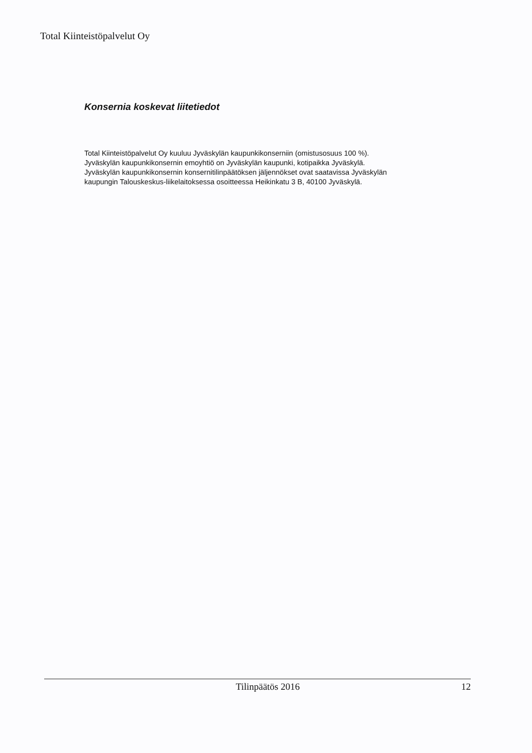Total Kiinteistöpalvelut Oy
Konsernia koskevat liitetiedot
Total Kiinteistöpalvelut Oy kuuluu Jyväskylän kaupunkikonserniin (omistusosuus 100 %).
Jyväskylän kaupunkikonsernin emoyhtiö on Jyväskylän kaupunki, kotipaikka Jyväskylä.
Jyväskylän kaupunkikonsernin konsernitilinpäätöksen jäljennökset ovat saatavissa Jyväskylän
kaupungin Talouskeskus-liikelaitoksessa osoitteessa Heikinkatu 3 B, 40100 Jyväskylä.
Tilinpäätös 2016 12